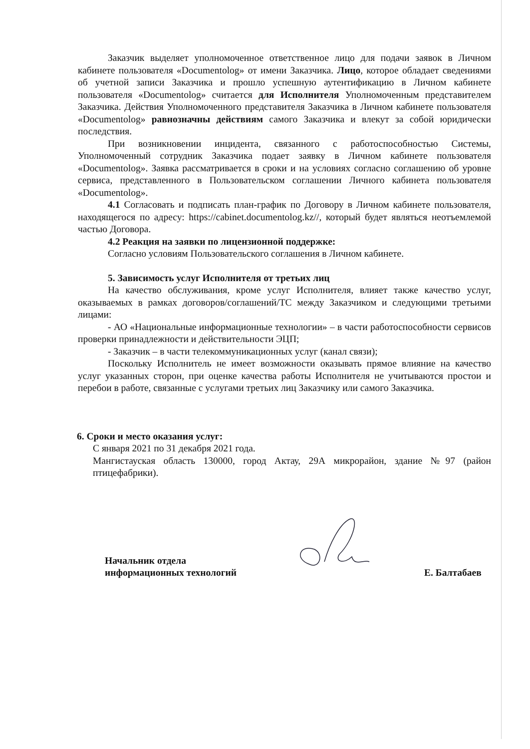Заказчик выделяет уполномоченное ответственное лицо для подачи заявок в Личном кабинете пользователя «Documentolog» от имени Заказчика. Лицо, которое обладает сведениями об учетной записи Заказчика и прошло успешную аутентификацию в Личном кабинете пользователя «Documentolog» считается для Исполнителя Уполномоченным представителем Заказчика. Действия Уполномоченного представителя Заказчика в Личном кабинете пользователя «Documentolog» равнозначны действиям самого Заказчика и влекут за собой юридически последствия.
При возникновении инцидента, связанного с работоспособностью Системы, Уполномоченный сотрудник Заказчика подает заявку в Личном кабинете пользователя «Documentolog». Заявка рассматривается в сроки и на условиях согласно соглашению об уровне сервиса, представленного в Пользовательском соглашении Личного кабинета пользователя «Documentolog».
4.1 Согласовать и подписать план-график по Договору в Личном кабинете пользователя, находящегося по адресу: https://cabinet.documentolog.kz//, который будет являться неотъемлемой частью Договора.
4.2 Реакция на заявки по лицензионной поддержке:
Согласно условиям Пользовательского соглашения в Личном кабинете.
5. Зависимость услуг Исполнителя от третьих лиц
На качество обслуживания, кроме услуг Исполнителя, влияет также качество услуг, оказываемых в рамках договоров/соглашений/ТС между Заказчиком и следующими третьими лицами:
- АО «Национальные информационные технологии» – в части работоспособности сервисов проверки принадлежности и действительности ЭЦП;
- Заказчик – в части телекоммуникационных услуг (канал связи);
Поскольку Исполнитель не имеет возможности оказывать прямое влияние на качество услуг указанных сторон, при оценке качества работы Исполнителя не учитываются простои и перебои в работе, связанные с услугами третьих лиц Заказчику или самого Заказчика.
6. Сроки и место оказания услуг:
С января 2021 по 31 декабря 2021 года.
Мангистауская область 130000, город Актау, 29А микрорайон, здание №97 (район птицефабрики).
Начальник отдела
информационных технологий
Е. Балтабаев